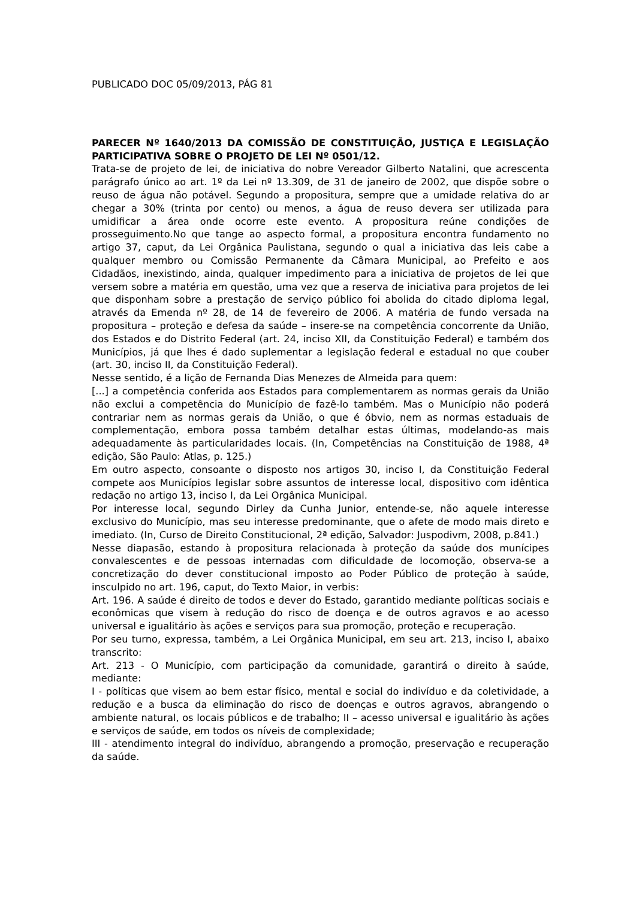PUBLICADO DOC 05/09/2013, PÁG 81
PARECER Nº 1640/2013 DA COMISSÃO DE CONSTITUIÇÃO, JUSTIÇA E LEGISLAÇÃO PARTICIPATIVA SOBRE O PROJETO DE LEI Nº 0501/12.
Trata-se de projeto de lei, de iniciativa do nobre Vereador Gilberto Natalini, que acrescenta parágrafo único ao art. 1º da Lei nº 13.309, de 31 de janeiro de 2002, que dispõe sobre o reuso de água não potável. Segundo a propositura, sempre que a umidade relativa do ar chegar a 30% (trinta por cento) ou menos, a água de reuso devera ser utilizada para umidificar a área onde ocorre este evento. A propositura reúne condições de prosseguimento.No que tange ao aspecto formal, a propositura encontra fundamento no artigo 37, caput, da Lei Orgânica Paulistana, segundo o qual a iniciativa das leis cabe a qualquer membro ou Comissão Permanente da Câmara Municipal, ao Prefeito e aos Cidadãos, inexistindo, ainda, qualquer impedimento para a iniciativa de projetos de lei que versem sobre a matéria em questão, uma vez que a reserva de iniciativa para projetos de lei que disponham sobre a prestação de serviço público foi abolida do citado diploma legal, através da Emenda nº 28, de 14 de fevereiro de 2006. A matéria de fundo versada na propositura – proteção e defesa da saúde – insere-se na competência concorrente da União, dos Estados e do Distrito Federal (art. 24, inciso XII, da Constituição Federal) e também dos Municípios, já que lhes é dado suplementar a legislação federal e estadual no que couber (art. 30, inciso II, da Constituição Federal).
Nesse sentido, é a lição de Fernanda Dias Menezes de Almeida para quem:
[...] a competência conferida aos Estados para complementarem as normas gerais da União não exclui a competência do Município de fazê-lo também. Mas o Município não poderá contrariar nem as normas gerais da União, o que é óbvio, nem as normas estaduais de complementação, embora possa também detalhar estas últimas, modelando-as mais adequadamente às particularidades locais. (In, Competências na Constituição de 1988, 4ª edição, São Paulo: Atlas, p. 125.)
Em outro aspecto, consoante o disposto nos artigos 30, inciso I, da Constituição Federal compete aos Municípios legislar sobre assuntos de interesse local, dispositivo com idêntica redação no artigo 13, inciso I, da Lei Orgânica Municipal.
Por interesse local, segundo Dirley da Cunha Junior, entende-se, não aquele interesse exclusivo do Município, mas seu interesse predominante, que o afete de modo mais direto e imediato. (In, Curso de Direito Constitucional, 2ª edição, Salvador: Juspodivm, 2008, p.841.)
Nesse diapasão, estando à propositura relacionada à proteção da saúde dos munícipes convalescentes e de pessoas internadas com dificuldade de locomoção, observa-se a concretização do dever constitucional imposto ao Poder Público de proteção à saúde, insculpido no art. 196, caput, do Texto Maior, in verbis:
Art. 196. A saúde é direito de todos e dever do Estado, garantido mediante políticas sociais e econômicas que visem à redução do risco de doença e de outros agravos e ao acesso universal e igualitário às ações e serviços para sua promoção, proteção e recuperação.
Por seu turno, expressa, também, a Lei Orgânica Municipal, em seu art. 213, inciso I, abaixo transcrito:
Art. 213 - O Município, com participação da comunidade, garantirá o direito à saúde, mediante:
I - políticas que visem ao bem estar físico, mental e social do indivíduo e da coletividade, a redução e a busca da eliminação do risco de doenças e outros agravos, abrangendo o ambiente natural, os locais públicos e de trabalho; II – acesso universal e igualitário às ações e serviços de saúde, em todos os níveis de complexidade;
III - atendimento integral do indivíduo, abrangendo a promoção, preservação e recuperação da saúde.